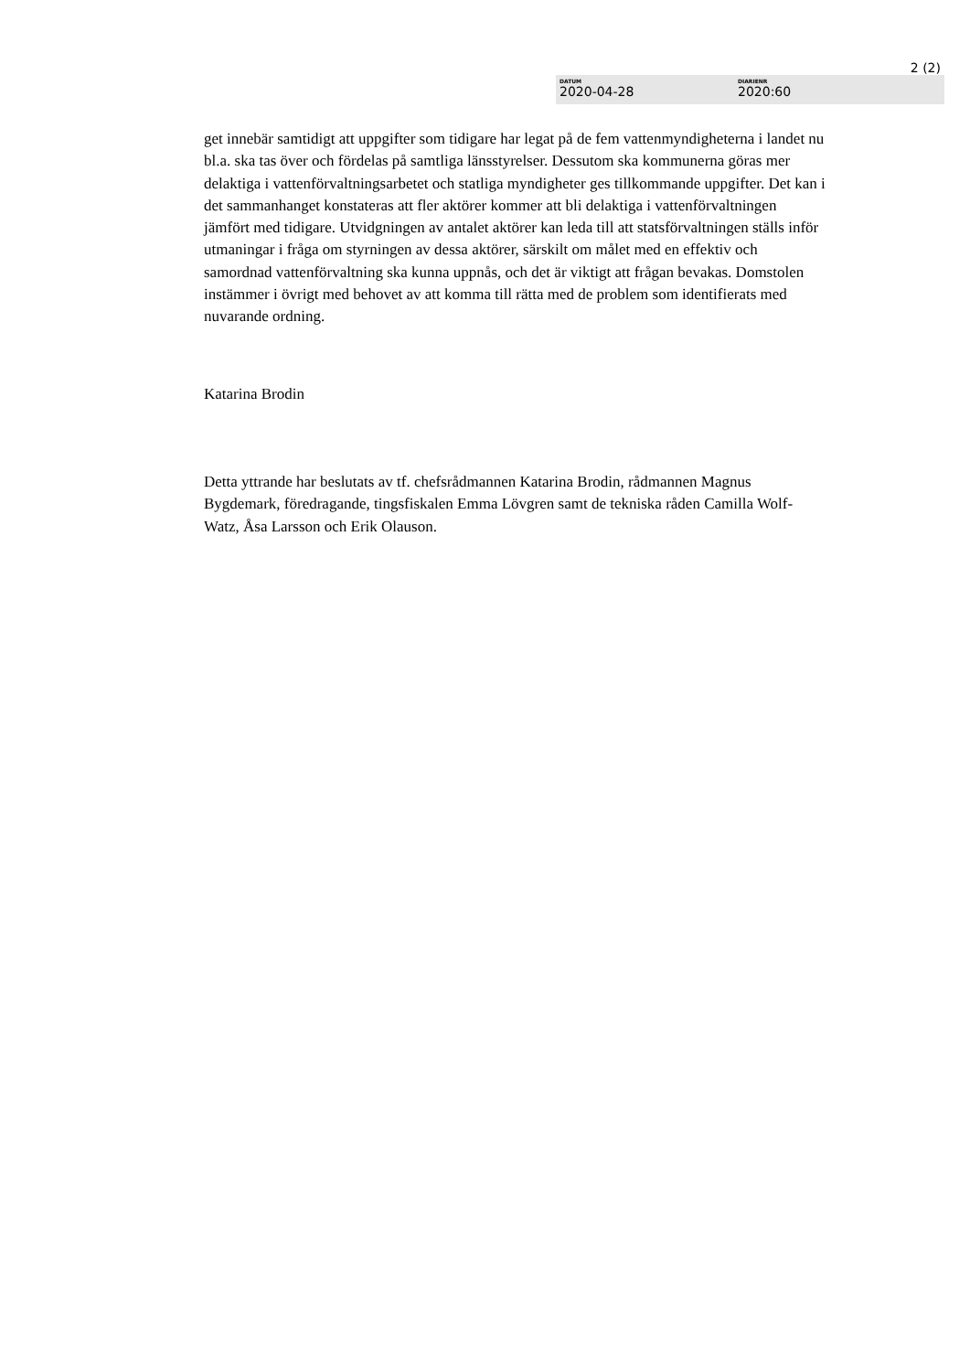2 (2)
DATUM
2020-04-28
DIARIENR
2020:60
get innebär samtidigt att uppgifter som tidigare har legat på de fem vattenmyndigheterna i landet nu bl.a. ska tas över och fördelas på samtliga länsstyrelser. Dessutom ska kommunerna göras mer delaktiga i vattenförvaltningsarbetet och statliga myndigheter ges tillkommande uppgifter. Det kan i det sammanhanget konstateras att fler aktörer kommer att bli delaktiga i vattenförvaltningen jämfört med tidigare. Utvidgningen av antalet aktörer kan leda till att statsförvaltningen ställs inför utmaningar i fråga om styrningen av dessa aktörer, särskilt om målet med en effektiv och samordnad vattenförvaltning ska kunna uppnås, och det är viktigt att frågan bevakas. Domstolen instämmer i övrigt med behovet av att komma till rätta med de problem som identifierats med nuvarande ordning.
Katarina Brodin
Detta yttrande har beslutats av tf. chefsrådmannen Katarina Brodin, rådmannen Magnus Bygdemark, föredragande, tingsfiskalen Emma Lövgren samt de tekniska råden Camilla Wolf-Watz, Åsa Larsson och Erik Olauson.